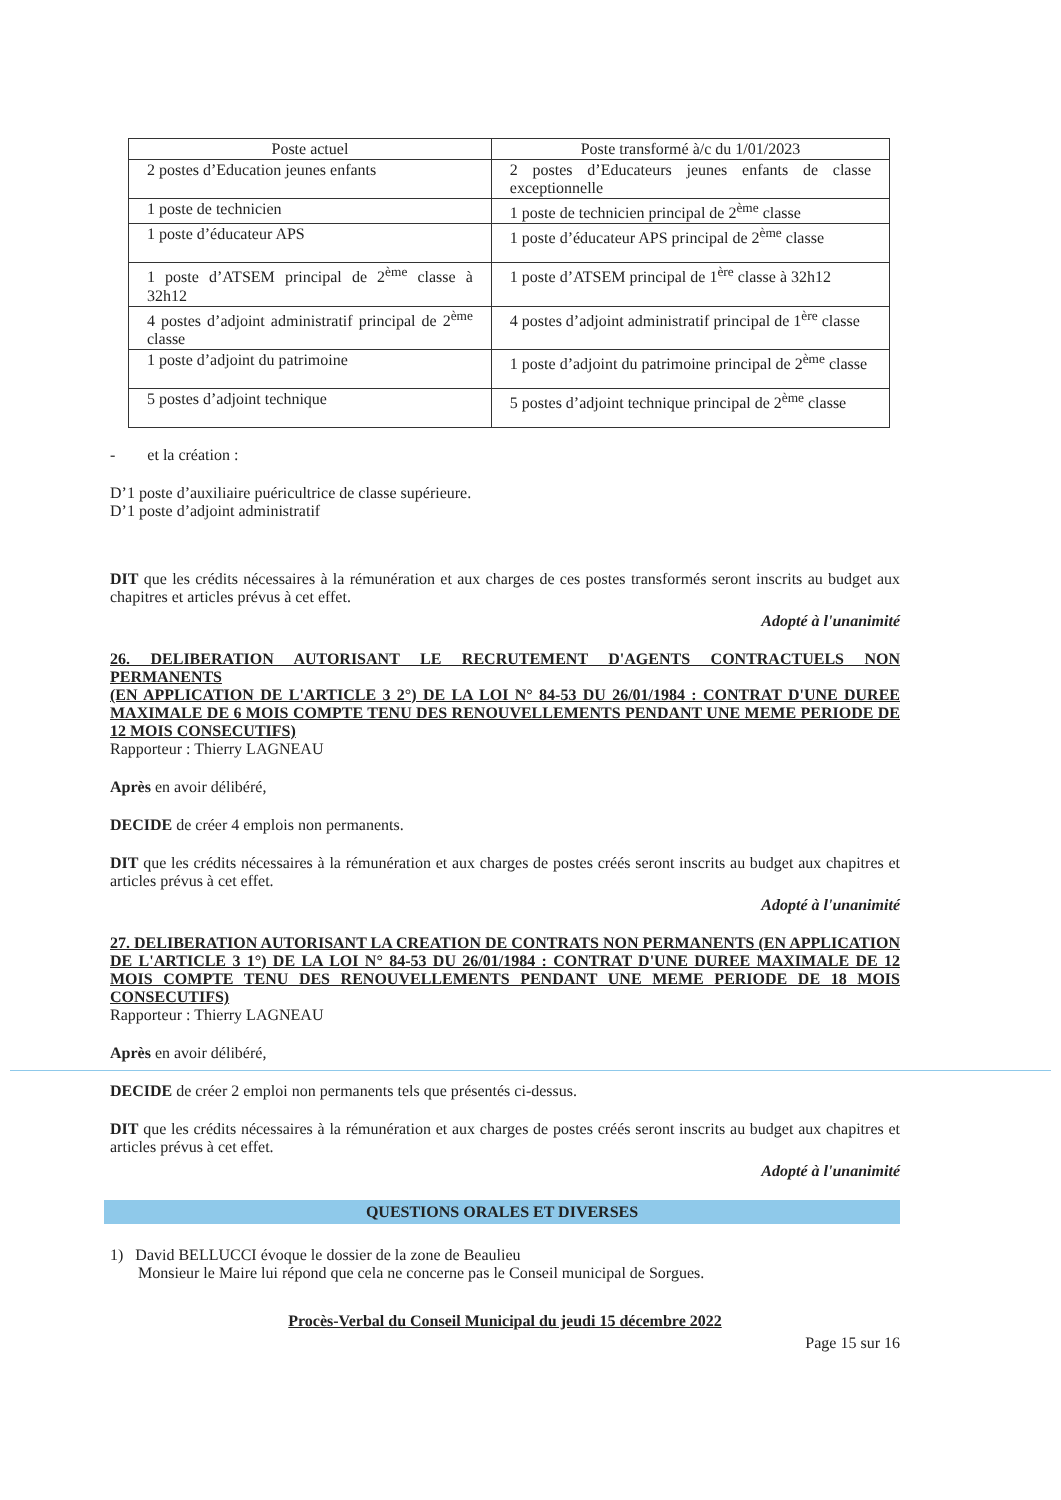| Poste actuel | Poste transformé à/c du 1/01/2023 |
| --- | --- |
| 2 postes d’Education jeunes enfants | 2 postes d’Educateurs jeunes enfants de classe exceptionnelle |
| 1 poste de technicien | 1 poste de technicien principal de 2<sup>ème</sup> classe |
| 1 poste d’éducateur APS | 1 poste d’éducateur APS principal de 2<sup>ème</sup> classe |
| 1 poste d’ATSEM principal de 2<sup>ème</sup> classe à 32h12 | 1 poste d’ATSEM principal de 1<sup>ère</sup> classe à 32h12 |
| 4 postes d’adjoint administratif principal de 2<sup>ème</sup> classe | 4 postes d’adjoint administratif principal de 1<sup>ère</sup> classe |
| 1 poste d’adjoint du patrimoine | 1 poste d’adjoint du patrimoine principal de 2<sup>ème</sup> classe |
| 5 postes d’adjoint technique | 5 postes d’adjoint technique principal de 2<sup>ème</sup> classe |
- et la création :
D’1 poste d’auxiliaire puéricultrice de classe supérieure.
D’1 poste d’adjoint administratif
DIT que les crédits nécessaires à la rémunération et aux charges de ces postes transformés seront inscrits au budget aux chapitres et articles prévus à cet effet.
Adopté à l'unanimité
26. DELIBERATION AUTORISANT LE RECRUTEMENT D'AGENTS CONTRACTUELS NON PERMANENTS
(EN APPLICATION DE L'ARTICLE 3 2°) DE LA LOI N° 84-53 DU 26/01/1984 : CONTRAT D'UNE DUREE MAXIMALE DE 6 MOIS COMPTE TENU DES RENOUVELLEMENTS PENDANT UNE MEME PERIODE DE 12 MOIS CONSECUTIFS)
Rapporteur : Thierry LAGNEAU
Après en avoir délibéré,
DECIDE de créer 4 emplois non permanents.
DIT que les crédits nécessaires à la rémunération et aux charges de postes créés seront inscrits au budget aux chapitres et articles prévus à cet effet.
Adopté à l'unanimité
27. DELIBERATION AUTORISANT LA CREATION DE CONTRATS NON PERMANENTS (EN APPLICATION DE L'ARTICLE 3 1°) DE LA LOI N° 84-53 DU 26/01/1984 : CONTRAT D'UNE DUREE MAXIMALE DE 12 MOIS COMPTE TENU DES RENOUVELLEMENTS PENDANT UNE MEME PERIODE DE 18 MOIS CONSECUTIFS)
Rapporteur : Thierry LAGNEAU
Après en avoir délibéré,
DECIDE de créer 2 emploi non permanents tels que présentés ci-dessus.
DIT que les crédits nécessaires à la rémunération et aux charges de postes créés seront inscrits au budget aux chapitres et articles prévus à cet effet.
Adopté à l'unanimité
QUESTIONS ORALES ET DIVERSES
1) David BELLUCCI évoque le dossier de la zone de Beaulieu
Monsieur le Maire lui répond que cela ne concerne pas le Conseil municipal de Sorgues.
Procès-Verbal du Conseil Municipal du jeudi 15 décembre 2022
Page 15 sur 16